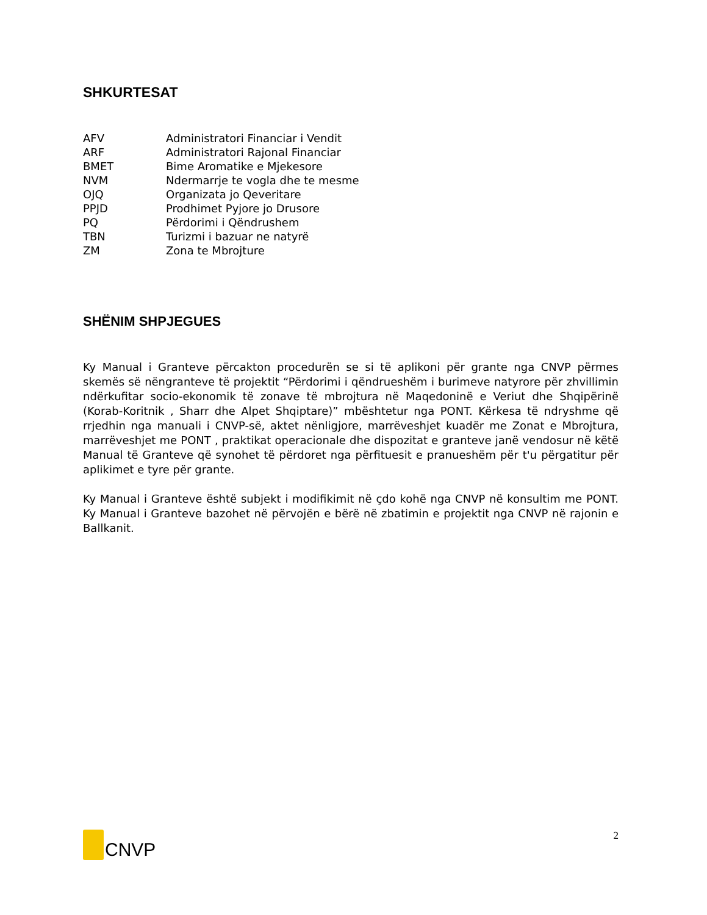SHKURTESAT
| AFV | Administratori Financiar i Vendit |
| ARF | Administratori Rajonal Financiar |
| BMET | Bime Aromatike e Mjekesore |
| NVM | Ndermarrje te vogla dhe te mesme |
| OJQ | Organizata jo Qeveritare |
| PPJD | Prodhimet Pyjore jo Drusore |
| PQ | Përdorimi i Qëndrushem |
| TBN | Turizmi i bazuar ne natyrë |
| ZM | Zona te Mbrojture |
SHËNIM SHPJEGUES
Ky Manual i Granteve përcakton procedurën se si të aplikoni për grante nga CNVP përmes skemës së nëngranteve të projektit “Përdorimi i qëndrueshëm i burimeve natyrore për zhvillimin ndërkufitar socio-ekonomik të zonave të mbrojtura në Maqedoninë e Veriut dhe Shqipërinë (Korab-Koritnik , Sharr dhe Alpet Shqiptare)” mbështetur nga PONT. Kërkesa të ndryshme që rrjedhin nga manuali i CNVP-së, aktet nënligjore, marrëveshjet kuadër me Zonat e Mbrojtura, marrëveshjet me PONT , praktikat operacionale dhe dispozitat e granteve janë vendosur në këtë Manual të Granteve që synohet të përdoret nga përfituesit e pranueshëm për t'u përgatitur për aplikimet e tyre për grante.
Ky Manual i Granteve është subjekt i modifikimit në çdo kohë nga CNVP në konsultim me PONT. Ky Manual i Granteve bazohet në përvojën e bërë në zbatimin e projektit nga CNVP në rajonin e Ballkanit.
CNVP
2